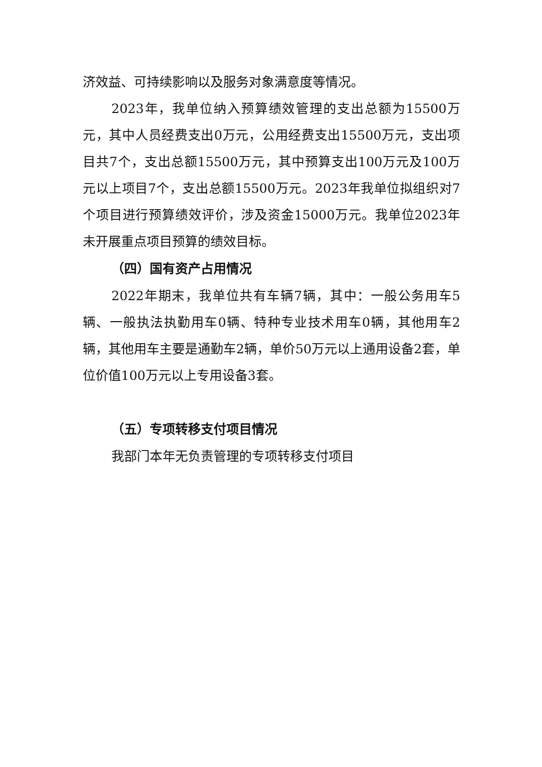济效益、可持续影响以及服务对象满意度等情况。
2023年，我单位纳入预算绩效管理的支出总额为15500万元，其中人员经费支出0万元，公用经费支出15500万元，支出项目共7个，支出总额15500万元，其中预算支出100万元及100万元以上项目7个，支出总额15500万元。2023年我单位拟组织对7个项目进行预算绩效评价，涉及资金15000万元。我单位2023年未开展重点项目预算的绩效目标。
（四）国有资产占用情况
2022年期末，我单位共有车辆7辆，其中：一般公务用车5辆、一般执法执勤用车0辆、特种专业技术用车0辆，其他用车2辆，其他用车主要是通勤车2辆，单价50万元以上通用设备2套，单位价值100万元以上专用设备3套。
（五）专项转移支付项目情况
我部门本年无负责管理的专项转移支付项目